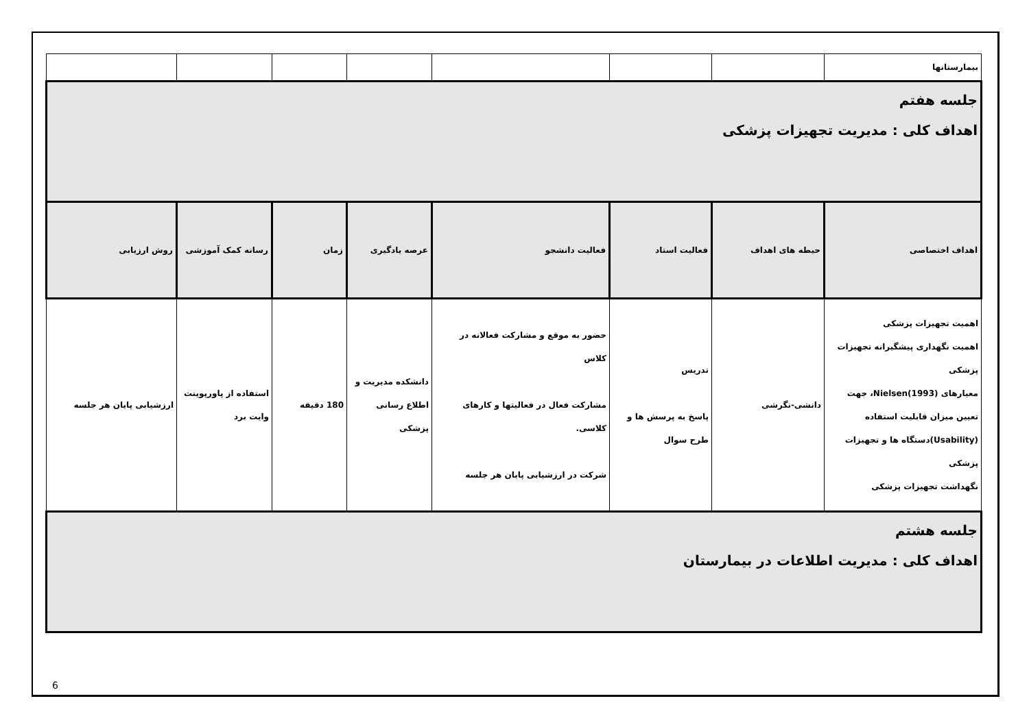| بیمارستانها | | | | | | | |
| جلسه هفتم اهداف کلی : مدیریت تجهیزات پزشکی | | | | | | | |
| اهداف اختصاصی | حیطه های اهداف | فعالیت استاد | فعالیت دانشجو | عرصه یادگیری | زمان | رسانه کمک آموزشی | روش ارزیابی |
| اهمیت تجهیزات پزشکی اهمیت نگهداری پیشگیرانه تجهیزات پزشکی معیارهای Nielsen(1993)، جهت تعیین میزان قابلیت استفاده (Usability)دستگاه ها و تجهیزات پزشکی نگهداشت تجهیزات پزشکی | دانشی-نگرشی | تدریس پاسخ به پرسش ها و طرح سوال | حضور به موقع و مشارکت فعالانه در کلاس مشارکت فعال در فعالیتها و کارهای کلاسی. شرکت در ارزشیابی پایان هر جلسه | دانشکده مدیریت و اطلاع رسانی پزشکی | 180 دقیقه | استفاده از پاورپوینت وایت برد | ارزشیابی پایان هر جلسه |
| جلسه هشتم اهداف کلی : مدیریت اطلاعات در بیمارستان | | | | | | | |
6